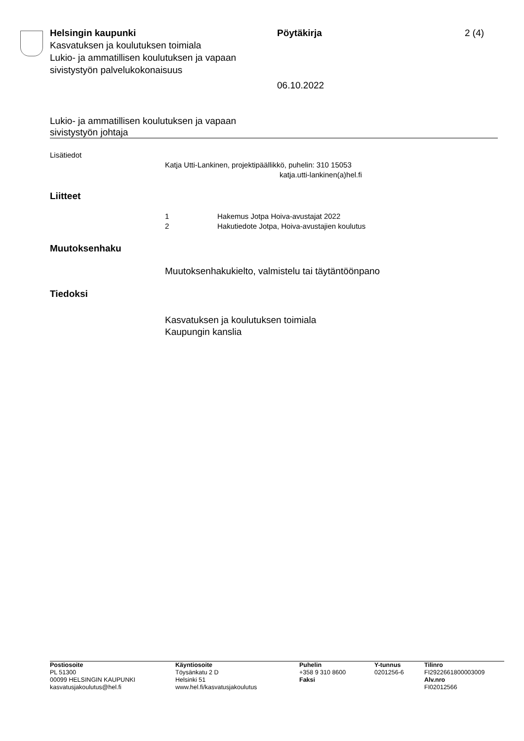Helsingin kaupunki
Kasvatuksen ja koulutuksen toimiala
Lukio- ja ammatillisen koulutuksen ja vapaan sivistystyön palvelukokonaisuus
Pöytäkirja
06.10.2022
2 (4)
Lukio- ja ammatillisen koulutuksen ja vapaan
sivistystyön johtaja
Lisätiedot
Katja Utti-Lankinen, projektipäällikkö, puhelin: 310 15053
katja.utti-lankinen(a)hel.fi
Liitteet
1
2
Hakemus Jotpa Hoiva-avustajat 2022
Hakutiedote Jotpa, Hoiva-avustajien koulutus
Muutoksenhaku
Muutoksenhakukielto, valmistelu tai täytäntöönpano
Tiedoksi
Kasvatuksen ja koulutuksen toimiala
Kaupungin kanslia
Postiosoite
PL 51300
00099 HELSINGIN KAUPUNKI
kasvatusjakoulutus@hel.fi
Käyntiosoite
Töysänkatu 2 D
Helsinki 51
www.hel.fi/kasvatusjakoulutus
Puhelin
+358 9 310 8600
Faksi
Y-tunnus
0201256-6
Tilinro
FI2922661800003009
Alv.nro
FI02012566